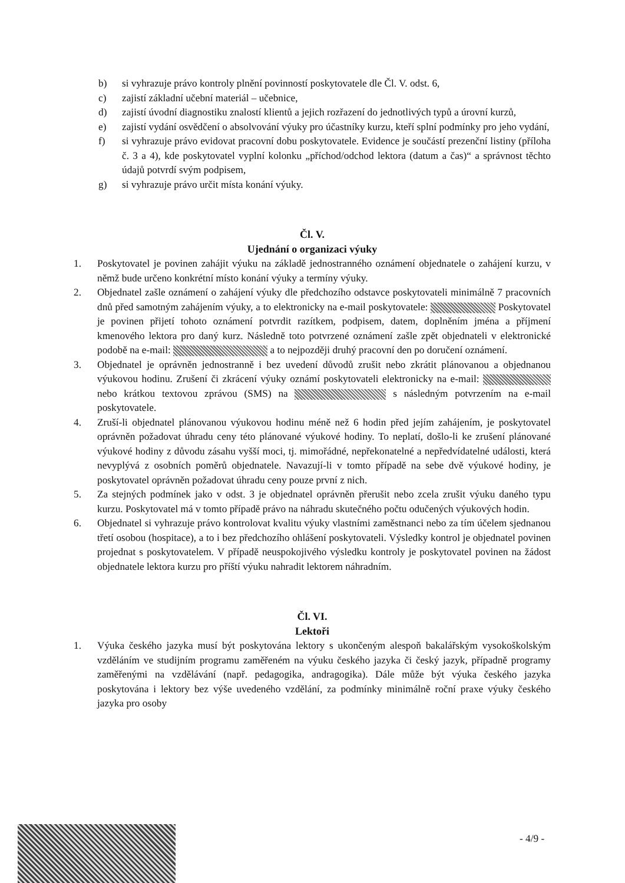b) si vyhrazuje právo kontroly plnění povinností poskytovatele dle Čl. V. odst. 6,
c) zajistí základní učební materiál – učebnice,
d) zajistí úvodní diagnostiku znalostí klientů a jejich rozřazení do jednotlivých typů a úrovní kurzů,
e) zajistí vydání osvědčení o absolvování výuky pro účastníky kurzu, kteří splní podmínky pro jeho vydání,
f) si vyhrazuje právo evidovat pracovní dobu poskytovatele. Evidence je součástí prezenční listiny (příloha č. 3 a 4), kde poskytovatel vyplní kolonku „příchod/odchod lektora (datum a čas)“ a správnost těchto údajů potvrdí svým podpisem,
g) si vyhrazuje právo určit místa konání výuky.
Čl. V.
Ujednání o organizaci výuky
1. Poskytovatel je povinen zahájit výuku na základě jednostranného oznámení objednatele o zahájení kurzu, v němž bude určeno konkrétní místo konání výuky a termíny výuky.
2. Objednatel zašle oznámení o zahájení výuky dle předchozího odstavce poskytovateli minimálně 7 pracovních dnů před samotným zahájením výuky, a to elektronicky na e-mail poskytovatele: Poskytovatel je povinen přijetí tohoto oznámení potvrdit razítkem, podpisem, datem, doplněním jména a příjmení kmenového lektora pro daný kurz. Následně toto potvrzené oznámení zašle zpět objednateli v elektronické podobě na e-mail: a to nejpozději druhý pracovní den po doručení oznámení.
3. Objednatel je oprávněn jednostranně i bez uvedení důvodů zrušit nebo zkrátit plánovanou a objednanou výukovou hodinu. Zrušení či zkrácení výuky oznámí poskytovateli elektronicky na e-mail: nebo krátkou textovou zprávou (SMS) na s následným potvrzením na e-mail poskytovatele.
4. Zruší-li objednatel plánovanou výukovou hodinu méně než 6 hodin před jejím zahájením, je poskytovatel oprávněn požadovat úhradu ceny této plánované výukové hodiny. To neplatí, došlo-li ke zrušení plánované výukové hodiny z důvodu zásahu vyšší moci, tj. mimořádné, nepřekonatelné a nepředvídatelné události, která nevyplývá z osobních poměrů objednatele. Navazují-li v tomto případě na sebe dvě výukové hodiny, je poskytovatel oprávněn požadovat úhradu ceny pouze první z nich.
5. Za stejných podmínek jako v odst. 3 je objednatel oprávněn přerušit nebo zcela zrušit výuku daného typu kurzu. Poskytovatel má v tomto případě právo na náhradu skutečného počtu odučených výukových hodin.
6. Objednatel si vyhrazuje právo kontrolovat kvalitu výuky vlastními zaměstnanci nebo za tím účelem sjednanou třetí osobou (hospitace), a to i bez předchozího ohlášení poskytovateli. Výsledky kontrol je objednatel povinen projednat s poskytovatelem. V případě neuspokojivého výsledku kontroly je poskytovatel povinen na žádost objednatele lektora kurzu pro příští výuku nahradit lektorem náhradním.
Čl. VI.
Lektoři
1. Výuka českého jazyka musí být poskytována lektory s ukončeným alespoň bakalářským vysokoškolským vzděláním ve studijním programu zaměřeném na výuku českého jazyka či český jazyk, případně programy zaměřenými na vzdělávání (např. pedagogika, andragogika). Dále může být výuka českého jazyka poskytována i lektory bez výše uvedeného vzdělání, za podmínky minimálně roční praxe výuky českého jazyka pro osoby
- 4/9 -